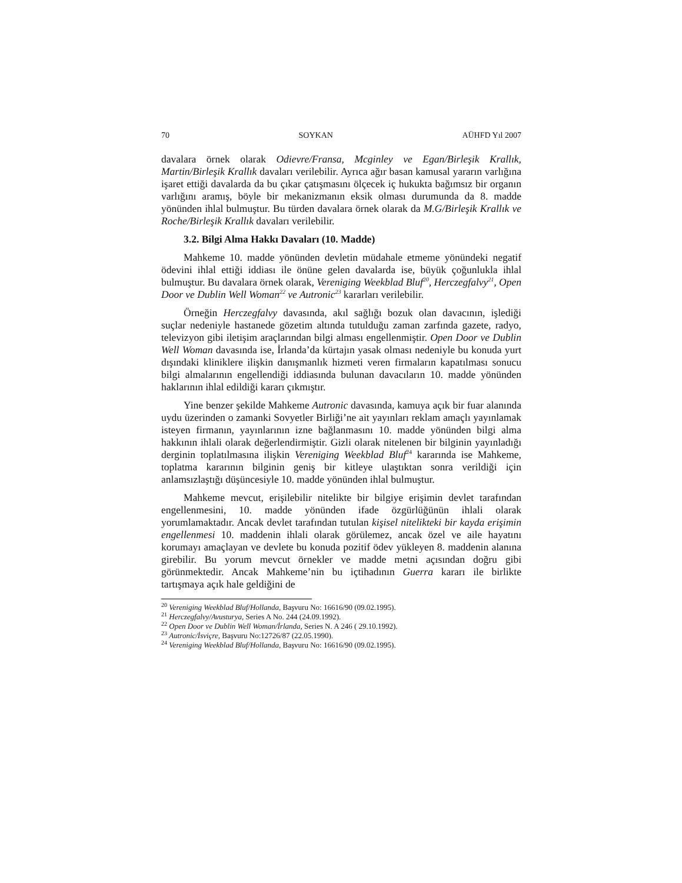70 SOYKAN AÜHFD Yıl 2007
davalara örnek olarak Odievre/Fransa, Mcginley ve Egan/Birleşik Krallık, Martin/Birleşik Krallık davaları verilebilir. Ayrıca ağır basan kamusal yararın varlığına işaret ettiği davalarda da bu çıkar çatışmasını ölçecek iç hukukta bağımsız bir organın varlığını aramış, böyle bir mekanizmanın eksik olması durumunda da 8. madde yönünden ihlal bulmuştur. Bu türden davalara örnek olarak da M.G/Birleşik Krallık ve Roche/Birleşik Krallık davaları verilebilir.
3.2. Bilgi Alma Hakkı Davaları (10. Madde)
Mahkeme 10. madde yönünden devletin müdahale etmeme yönündeki negatif ödevini ihlal ettiği iddiası ile önüne gelen davalarda ise, büyük çoğunlukla ihlal bulmuştur. Bu davalara örnek olarak, Vereniging Weekblad Bluf<sup>20</sup>, Herczegfalvy<sup>21</sup>, Open Door ve Dublin Well Woman<sup>22</sup> ve Autronic<sup>23</sup> kararları verilebilir.
Örneğin Herczegfalvy davasında, akıl sağlığı bozuk olan davacının, işlediği suçlar nedeniyle hastanede gözetim altında tutulduğu zaman zarfında gazete, radyo, televizyon gibi iletişim araçlarından bilgi alması engellenmiştir. Open Door ve Dublin Well Woman davasında ise, İrlanda’da kürtajın yasak olması nedeniyle bu konuda yurt dışındaki kliniklere ilişkin danışmanlık hizmeti veren firmaların kapatılması sonucu bilgi almalarının engellendiği iddiasında bulunan davacıların 10. madde yönünden haklarının ihlal edildiği kararı çıkmıştır.
Yine benzer şekilde Mahkeme Autronic davasında, kamuya açık bir fuar alanında uydu üzerinden o zamanki Sovyetler Birliği’ne ait yayınları reklam amaçlı yayınlamak isteyen firmanın, yayınlarının izne bağlanmasını 10. madde yönünden bilgi alma hakkının ihlali olarak değerlendirmiştir. Gizli olarak nitelenen bir bilginin yayınladığı derginin toplatılmasına ilişkin Vereniging Weekblad Bluf<sup>24</sup> kararında ise Mahkeme, toplatma kararının bilginin geniş bir kitleye ulaştıktan sonra verildiği için anlamsızlaştığı düşüncesiyle 10. madde yönünden ihlal bulmuştur.
Mahkeme mevcut, erişilebilir nitelikte bir bilgiye erişimin devlet tarafından engellenmesini, 10. madde yönünden ifade özgürlüğünün ihlali olarak yorumlamaktadır. Ancak devlet tarafından tutulan kişisel nitelikteki bir kayda erişimin engellenmesi 10. maddenin ihlali olarak görülemez, ancak özel ve aile hayatını korumayı amaçlayan ve devlete bu konuda pozitif ödev yükleyen 8. maddenin alanına girebilir. Bu yorum mevcut örnekler ve madde metni açısından doğru gibi görünmektedir. Ancak Mahkeme’nin bu içtihadının Guerra kararı ile birlikte tartışmaya açık hale geldiğini de
<sup>20</sup> Vereniging Weekblad Bluf/Hollanda, Başvuru No: 16616/90 (09.02.1995).
<sup>21</sup> Herczegfalvy/Avusturya, Series A No. 244 (24.09.1992).
<sup>22</sup> Open Door ve Dublin Well Woman/İrlanda, Series N. A 246 ( 29.10.1992).
<sup>23</sup> Autronic/İsviçre, Başvuru No:12726/87 (22.05.1990).
<sup>24</sup> Vereniging Weekblad Bluf/Hollanda, Başvuru No: 16616/90 (09.02.1995).